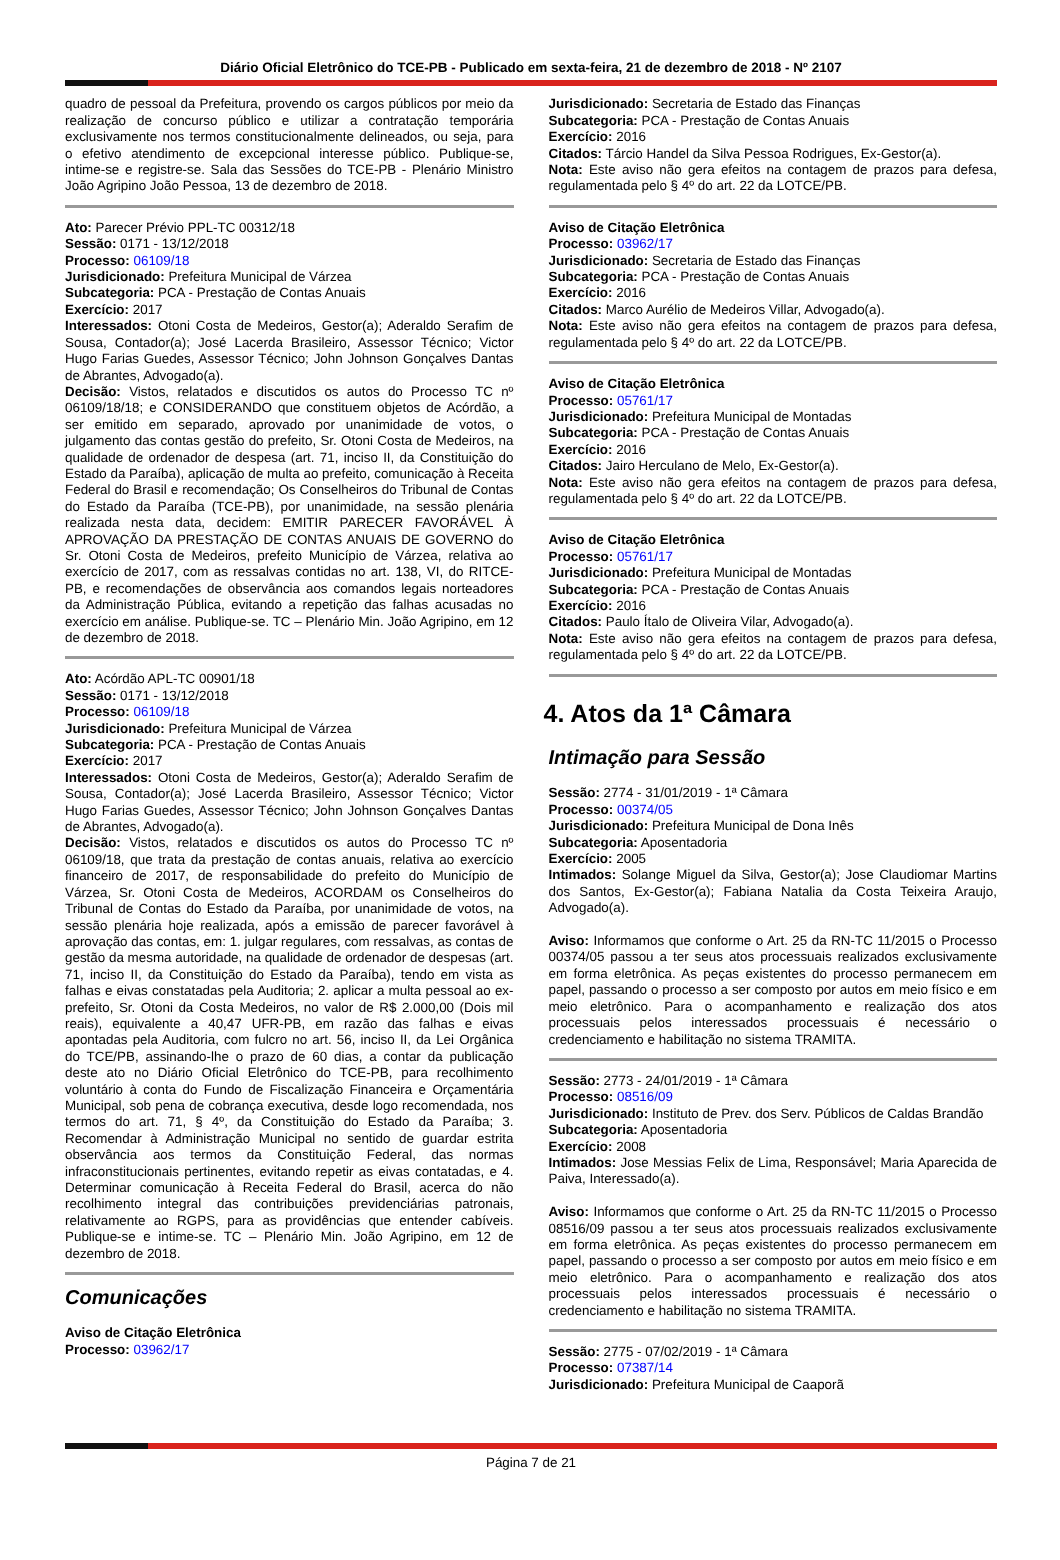Diário Oficial Eletrônico do TCE-PB - Publicado em sexta-feira, 21 de dezembro de 2018 - Nº 2107
quadro de pessoal da Prefeitura, provendo os cargos públicos por meio da realização de concurso público e utilizar a contratação temporária exclusivamente nos termos constitucionalmente delineados, ou seja, para o efetivo atendimento de excepcional interesse público. Publique-se, intime-se e registre-se. Sala das Sessões do TCE-PB - Plenário Ministro João Agripino João Pessoa, 13 de dezembro de 2018.
Ato: Parecer Prévio PPL-TC 00312/18
Sessão: 0171 - 13/12/2018
Processo: 06109/18
Jurisdicionado: Prefeitura Municipal de Várzea
Subcategoria: PCA - Prestação de Contas Anuais
Exercício: 2017
Interessados: Otoni Costa de Medeiros, Gestor(a); Aderaldo Serafim de Sousa, Contador(a); José Lacerda Brasileiro, Assessor Técnico; Victor Hugo Farias Guedes, Assessor Técnico; John Johnson Gonçalves Dantas de Abrantes, Advogado(a).
Decisão: Vistos, relatados e discutidos os autos do Processo TC nº 06109/18/18; e CONSIDERANDO que constituem objetos de Acórdão, a ser emitido em separado, aprovado por unanimidade de votos, o julgamento das contas gestão do prefeito, Sr. Otoni Costa de Medeiros, na qualidade de ordenador de despesa (art. 71, inciso II, da Constituição do Estado da Paraíba), aplicação de multa ao prefeito, comunicação à Receita Federal do Brasil e recomendação; Os Conselheiros do Tribunal de Contas do Estado da Paraíba (TCE-PB), por unanimidade, na sessão plenária realizada nesta data, decidem: EMITIR PARECER FAVORÁVEL À APROVAÇÃO DA PRESTAÇÃO DE CONTAS ANUAIS DE GOVERNO do Sr. Otoni Costa de Medeiros, prefeito Município de Várzea, relativa ao exercício de 2017, com as ressalvas contidas no art. 138, VI, do RITCE-PB, e recomendações de observância aos comandos legais norteadores da Administração Pública, evitando a repetição das falhas acusadas no exercício em análise. Publique-se. TC – Plenário Min. João Agripino, em 12 de dezembro de 2018.
Ato: Acórdão APL-TC 00901/18
Sessão: 0171 - 13/12/2018
Processo: 06109/18
Jurisdicionado: Prefeitura Municipal de Várzea
Subcategoria: PCA - Prestação de Contas Anuais
Exercício: 2017
Interessados: Otoni Costa de Medeiros, Gestor(a); Aderaldo Serafim de Sousa, Contador(a); José Lacerda Brasileiro, Assessor Técnico; Victor Hugo Farias Guedes, Assessor Técnico; John Johnson Gonçalves Dantas de Abrantes, Advogado(a).
Decisão: Vistos, relatados e discutidos os autos do Processo TC nº 06109/18, que trata da prestação de contas anuais, relativa ao exercício financeiro de 2017, de responsabilidade do prefeito do Município de Várzea, Sr. Otoni Costa de Medeiros, ACORDAM os Conselheiros do Tribunal de Contas do Estado da Paraíba, por unanimidade de votos, na sessão plenária hoje realizada, após a emissão de parecer favorável à aprovação das contas, em: 1. julgar regulares, com ressalvas, as contas de gestão da mesma autoridade, na qualidade de ordenador de despesas (art. 71, inciso II, da Constituição do Estado da Paraíba), tendo em vista as falhas e eivas constatadas pela Auditoria; 2. aplicar a multa pessoal ao ex-prefeito, Sr. Otoni da Costa Medeiros, no valor de R$ 2.000,00 (Dois mil reais), equivalente a 40,47 UFR-PB, em razão das falhas e eivas apontadas pela Auditoria, com fulcro no art. 56, inciso II, da Lei Orgânica do TCE/PB, assinando-lhe o prazo de 60 dias, a contar da publicação deste ato no Diário Oficial Eletrônico do TCE-PB, para recolhimento voluntário à conta do Fundo de Fiscalização Financeira e Orçamentária Municipal, sob pena de cobrança executiva, desde logo recomendada, nos termos do art. 71, § 4º, da Constituição do Estado da Paraíba; 3. Recomendar à Administração Municipal no sentido de guardar estrita observância aos termos da Constituição Federal, das normas infraconstitucionais pertinentes, evitando repetir as eivas contatadas, e 4. Determinar comunicação à Receita Federal do Brasil, acerca do não recolhimento integral das contribuições previdenciárias patronais, relativamente ao RGPS, para as providências que entender cabíveis. Publique-se e intime-se. TC – Plenário Min. João Agripino, em 12 de dezembro de 2018.
Comunicações
Aviso de Citação Eletrônica
Processo: 03962/17
Jurisdicionado: Secretaria de Estado das Finanças
Subcategoria: PCA - Prestação de Contas Anuais
Exercício: 2016
Citados: Tárcio Handel da Silva Pessoa Rodrigues, Ex-Gestor(a).
Nota: Este aviso não gera efeitos na contagem de prazos para defesa, regulamentada pelo § 4º do art. 22 da LOTCE/PB.
Aviso de Citação Eletrônica
Processo: 03962/17
Jurisdicionado: Secretaria de Estado das Finanças
Subcategoria: PCA - Prestação de Contas Anuais
Exercício: 2016
Citados: Marco Aurélio de Medeiros Villar, Advogado(a).
Nota: Este aviso não gera efeitos na contagem de prazos para defesa, regulamentada pelo § 4º do art. 22 da LOTCE/PB.
Aviso de Citação Eletrônica
Processo: 05761/17
Jurisdicionado: Prefeitura Municipal de Montadas
Subcategoria: PCA - Prestação de Contas Anuais
Exercício: 2016
Citados: Jairo Herculano de Melo, Ex-Gestor(a).
Nota: Este aviso não gera efeitos na contagem de prazos para defesa, regulamentada pelo § 4º do art. 22 da LOTCE/PB.
Aviso de Citação Eletrônica
Processo: 05761/17
Jurisdicionado: Prefeitura Municipal de Montadas
Subcategoria: PCA - Prestação de Contas Anuais
Exercício: 2016
Citados: Paulo Ítalo de Oliveira Vilar, Advogado(a).
Nota: Este aviso não gera efeitos na contagem de prazos para defesa, regulamentada pelo § 4º do art. 22 da LOTCE/PB.
4. Atos da 1ª Câmara
Intimação para Sessão
Sessão: 2774 - 31/01/2019 - 1ª Câmara
Processo: 00374/05
Jurisdicionado: Prefeitura Municipal de Dona Inês
Subcategoria: Aposentadoria
Exercício: 2005
Intimados: Solange Miguel da Silva, Gestor(a); Jose Claudiomar Martins dos Santos, Ex-Gestor(a); Fabiana Natalia da Costa Teixeira Araujo, Advogado(a).
Aviso: Informamos que conforme o Art. 25 da RN-TC 11/2015 o Processo 00374/05 passou a ter seus atos processuais realizados exclusivamente em forma eletrônica. As peças existentes do processo permanecem em papel, passando o processo a ser composto por autos em meio físico e em meio eletrônico. Para o acompanhamento e realização dos atos processuais pelos interessados processuais é necessário o credenciamento e habilitação no sistema TRAMITA.
Sessão: 2773 - 24/01/2019 - 1ª Câmara
Processo: 08516/09
Jurisdicionado: Instituto de Prev. dos Serv. Públicos de Caldas Brandão
Subcategoria: Aposentadoria
Exercício: 2008
Intimados: Jose Messias Felix de Lima, Responsável; Maria Aparecida de Paiva, Interessado(a).
Aviso: Informamos que conforme o Art. 25 da RN-TC 11/2015 o Processo 08516/09 passou a ter seus atos processuais realizados exclusivamente em forma eletrônica. As peças existentes do processo permanecem em papel, passando o processo a ser composto por autos em meio físico e em meio eletrônico. Para o acompanhamento e realização dos atos processuais pelos interessados processuais é necessário o credenciamento e habilitação no sistema TRAMITA.
Sessão: 2775 - 07/02/2019 - 1ª Câmara
Processo: 07387/14
Jurisdicionado: Prefeitura Municipal de Caaporã
Página 7 de 21